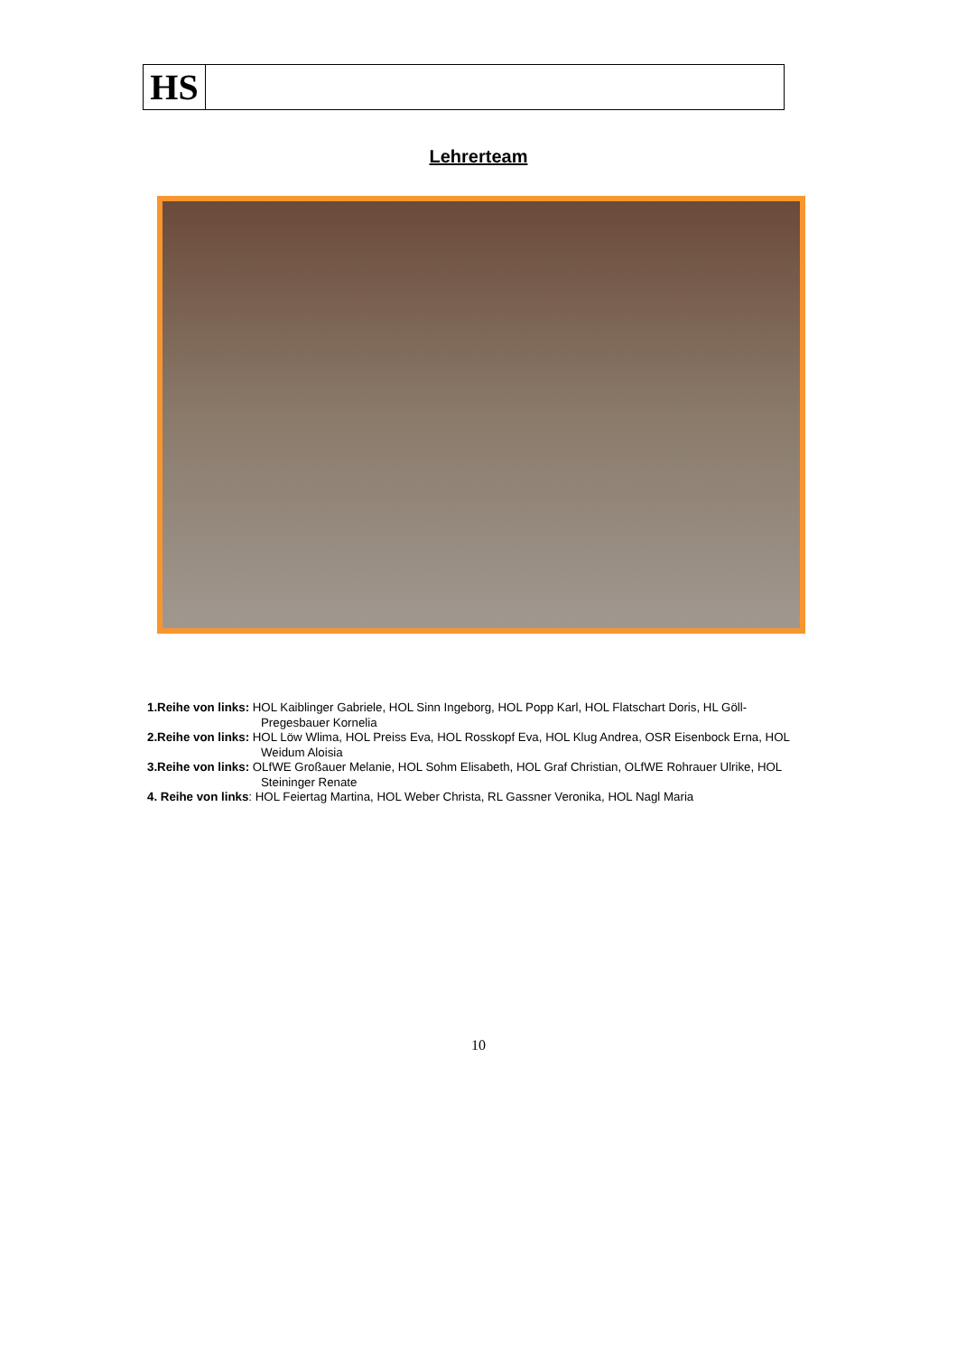HS
Lehrerteam
1.Reihe von links: HOL Kaiblinger Gabriele, HOL Sinn Ingeborg, HOL Popp Karl, HOL Flatschart Doris, HL Göll-Pregesbauer Kornelia
2.Reihe von links: HOL Löw Wlima, HOL Preiss Eva, HOL Rosskopf Eva, HOL Klug Andrea, OSR Eisenbock Erna, HOL Weidum Aloisia
3.Reihe von links: OLfWE Großauer Melanie, HOL Sohm Elisabeth, HOL Graf Christian, OLfWE Rohrauer Ulrike, HOL Steininger Renate
4. Reihe von links: HOL Feiertag Martina, HOL Weber Christa, RL Gassner Veronika, HOL Nagl Maria
10